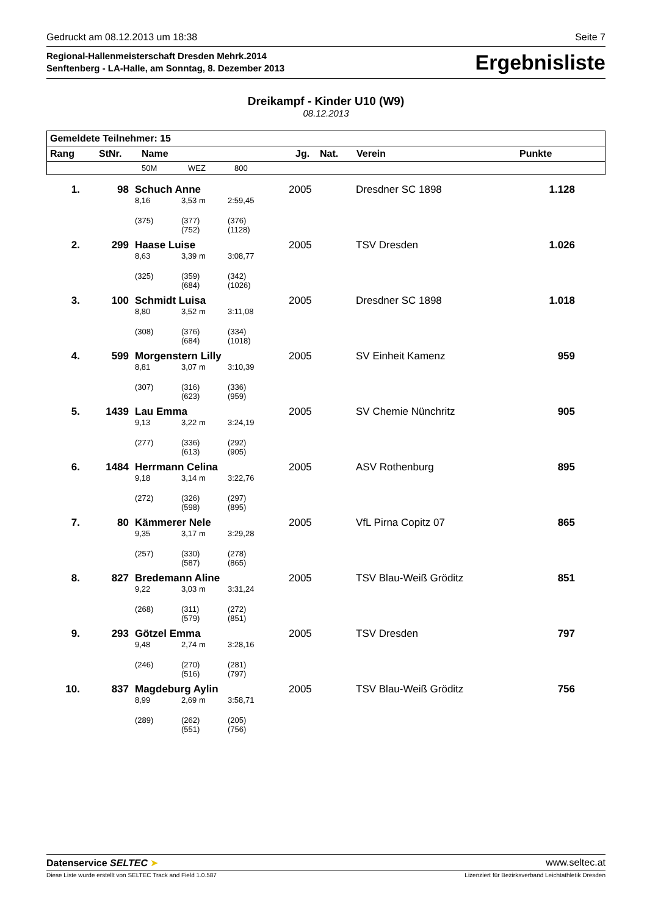Gedruckt am 08.12.2013 um 18:38 Seite 7
Regional-Hallenmeisterschaft Dresden Mehrk.2014
Senftenberg - LA-Halle, am Sonntag, 8. Dezember 2013
Ergebnisliste
Dreikampf - Kinder U10 (W9)
08.12.2013
| Gemeldete Teilnehmer: 15 | | | | | | | | |
| --- | --- | --- | --- | --- | --- | --- | --- | --- |
| Rang | StNr. | Name | | | Jg. | Nat. | Verein | Punkte |
| | | 50M | WEZ | 800 | | | | |
| 1. | 98 | Schuch Anne | | | 2005 | | Dresdner SC 1898 | 1.128 |
| | | 8,16 | 3,53 m | 2:59,45 | | | | |
| | | (375) | (377) (752) | (376) (1128) | | | | |
| 2. | 299 | Haase Luise | | | 2005 | | TSV Dresden | 1.026 |
| | | 8,63 | 3,39 m | 3:08,77 | | | | |
| | | (325) | (359) (684) | (342) (1026) | | | | |
| 3. | 100 | Schmidt Luisa | | | 2005 | | Dresdner SC 1898 | 1.018 |
| | | 8,80 | 3,52 m | 3:11,08 | | | | |
| | | (308) | (376) (684) | (334) (1018) | | | | |
| 4. | 599 | Morgenstern Lilly | | | 2005 | | SV Einheit Kamenz | 959 |
| | | 8,81 | 3,07 m | 3:10,39 | | | | |
| | | (307) | (316) (623) | (336) (959) | | | | |
| 5. | 1439 | Lau Emma | | | 2005 | | SV Chemie Nünchritz | 905 |
| | | 9,13 | 3,22 m | 3:24,19 | | | | |
| | | (277) | (336) (613) | (292) (905) | | | | |
| 6. | 1484 | Herrmann Celina | | | 2005 | | ASV Rothenburg | 895 |
| | | 9,18 | 3,14 m | 3:22,76 | | | | |
| | | (272) | (326) (598) | (297) (895) | | | | |
| 7. | 80 | Kämmerer Nele | | | 2005 | | VfL Pirna Copitz 07 | 865 |
| | | 9,35 | 3,17 m | 3:29,28 | | | | |
| | | (257) | (330) (587) | (278) (865) | | | | |
| 8. | 827 | Bredemann Aline | | | 2005 | | TSV Blau-Weiß Gröditz | 851 |
| | | 9,22 | 3,03 m | 3:31,24 | | | | |
| | | (268) | (311) (579) | (272) (851) | | | | |
| 9. | 293 | Götzel Emma | | | 2005 | | TSV Dresden | 797 |
| | | 9,48 | 2,74 m | 3:28,16 | | | | |
| | | (246) | (270) (516) | (281) (797) | | | | |
| 10. | 837 | Magdeburg Aylin | | | 2005 | | TSV Blau-Weiß Gröditz | 756 |
| | | 8,99 | 2,69 m | 3:58,71 | | | | |
| | | (289) | (262) (551) | (205) (756) | | | | |
Datenservice SELTEC ➤ www.seltec.at
Diese Liste wurde erstellt von SELTEC Track and Field 1.0.587 Lizenziert für Bezirksverband Leichtathletik Dresden